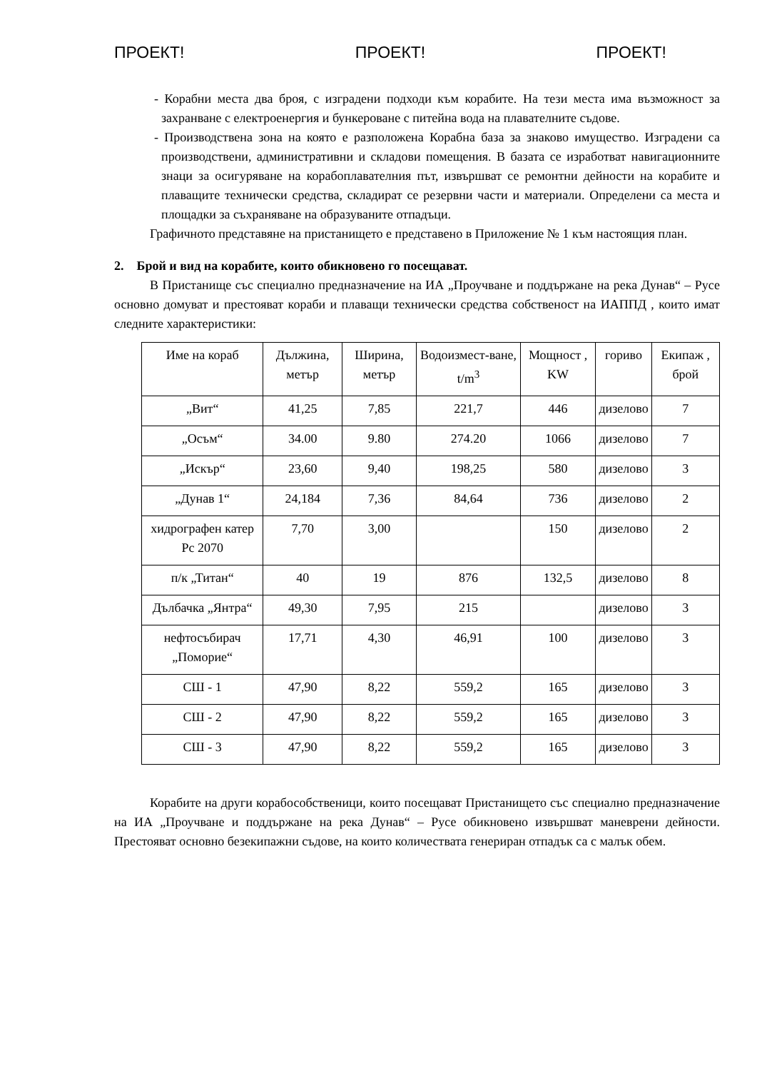ПРОЕКТ! ПРОЕКТ! ПРОЕКТ!
- Корабни места два броя, с изградени подходи към корабите. На тези места има възможност за захранване с електроенергия и бункероване с питейна вода на плавателните съдове.
- Производствена зона на която е разположена Корабна база за знаково имущество. Изградени са производствени, административни и складови помещения. В базата се изработват навигационните знаци за осигуряване на корабоплавателния път, извършват се ремонтни дейности на корабите и плаващите технически средства, складират се резервни части и материали. Определени са места и площадки за съхраняване на образуваните отпадъци.
Графичното представяне на пристанището е представено в Приложение № 1 към настоящия план.
2. Брой и вид на корабите, които обикновено го посещават.
В Пристанище със специално предназначение на ИА „Проучване и поддържане на река Дунав“ – Русе основно домуват и престояват кораби и плаващи технически средства собственост на ИАППД , които имат следните характеристики:
| Име на кораб | Дължина, метър | Ширина, метър | Водоизмест-ване, t/m<sup>3</sup> | Мощност , KW | гориво | Екипаж , брой |
| „Вит“ | 41,25 | 7,85 | 221,7 | 446 | дизелово | 7 |
| „Осъм“ | 34.00 | 9.80 | 274.20 | 1066 | дизелово | 7 |
| „Искър“ | 23,60 | 9,40 | 198,25 | 580 | дизелово | 3 |
| „Дунав 1“ | 24,184 | 7,36 | 84,64 | 736 | дизелово | 2 |
| хидрографен катер Рс 2070 | 7,70 | 3,00 | | 150 | дизелово | 2 |
| п/к „Титан“ | 40 | 19 | 876 | 132,5 | дизелово | 8 |
| Дълбачка „Янтра“ | 49,30 | 7,95 | 215 | | дизелово | 3 |
| нефтосъбирач „Поморие“ | 17,71 | 4,30 | 46,91 | 100 | дизелово | 3 |
| СШ - 1 | 47,90 | 8,22 | 559,2 | 165 | дизелово | 3 |
| СШ - 2 | 47,90 | 8,22 | 559,2 | 165 | дизелово | 3 |
| СШ - 3 | 47,90 | 8,22 | 559,2 | 165 | дизелово | 3 |
Корабите на други корабособственици, които посещават Пристанището със специално предназначение на ИА „Проучване и поддържане на река Дунав“ – Русе обикновено извършват маневрени дейности. Престояват основно безекипажни съдове, на които количествата генериран отпадък са с малък обем.